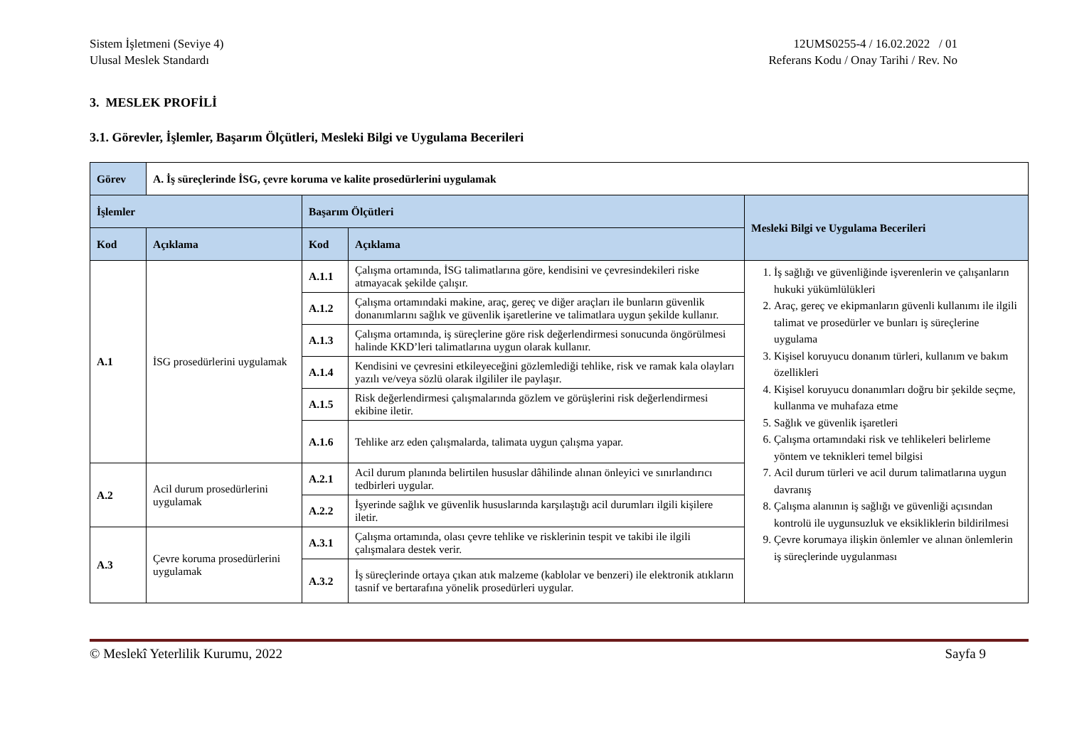Sistem İşletmeni (Seviye 4)
Ulusal Meslek Standardı
12UMS0255-4 / 16.02.2022 / 01
Referans Kodu / Onay Tarihi / Rev. No
3. MESLEK PROFİLİ
3.1. Görevler, İşlemler, Başarım Ölçütleri, Mesleki Bilgi ve Uygulama Becerileri
| Görev | A. İş süreçlerinde İSG, çevre koruma ve kalite prosedürlerini uygulamak | | | |
| İşlemler | | Başarım Ölçütleri | | Mesleki Bilgi ve Uygulama Becerileri |
| Kod | Açıklama | Kod | Açıklama | |
| A.1 | İSG prosedürlerini uygulamak | A.1.1 | Çalışma ortamında, İSG talimatlarına göre, kendisini ve çevresindekileri riske atmayacak şekilde çalışır. | 1. İş sağlığı ve güvenliğinde işverenlerin ve çalışanların hukuki yükümlülükleri 2. Araç, gereç ve ekipmanların güvenli kullanımı ile ilgili talimat ve prosedürler ve bunları iş süreçlerine uygulama 3. Kişisel koruyucu donanım türleri, kullanım ve bakım özellikleri 4. Kişisel koruyucu donanımları doğru bir şekilde seçme, kullanma ve muhafaza etme 5. Sağlık ve güvenlik işaretleri 6. Çalışma ortamındaki risk ve tehlikeleri belirleme yöntem ve teknikleri temel bilgisi 7. Acil durum türleri ve acil durum talimatlarına uygun davranış 8. Çalışma alanının iş sağlığı ve güvenliği açısından kontrolü ile uygunsuzluk ve eksikliklerin bildirilmesi 9. Çevre korumaya ilişkin önlemler ve alınan önlemlerin iş süreçlerinde uygulanması |
| | | A.1.2 | Çalışma ortamındaki makine, araç, gereç ve diğer araçları ile bunların güvenlik donanımlarını sağlık ve güvenlik işaretlerine ve talimatlara uygun şekilde kullanır. | |
| | | A.1.3 | Çalışma ortamında, iş süreçlerine göre risk değerlendirmesi sonucunda öngörülmesi halinde KKD’leri talimatlarına uygun olarak kullanır. | |
| | | A.1.4 | Kendisini ve çevresini etkileyeceğini gözlemlediği tehlike, risk ve ramak kala olayları yazılı ve/veya sözlü olarak ilgililer ile paylaşır. | |
| | | A.1.5 | Risk değerlendirmesi çalışmalarında gözlem ve görüşlerini risk değerlendirmesi ekibine iletir. | |
| | | A.1.6 | Tehlike arz eden çalışmalarda, talimata uygun çalışma yapar. | |
| A.2 | Acil durum prosedürlerini uygulamak | A.2.1 | Acil durum planında belirtilen hususlar dâhilinde alınan önleyici ve sınırlandırıcı tedbirleri uygular. | |
| | | A.2.2 | İşyerinde sağlık ve güvenlik hususlarında karşılaştığı acil durumları ilgili kişilere iletir. | |
| A.3 | Çevre koruma prosedürlerini uygulamak | A.3.1 | Çalışma ortamında, olası çevre tehlike ve risklerinin tespit ve takibi ile ilgili çalışmalara destek verir. | |
| | | A.3.2 | İş süreçlerinde ortaya çıkan atık malzeme (kablolar ve benzeri) ile elektronik atıkların tasnif ve bertarafına yönelik prosedürleri uygular. | |
© Meslekî Yeterlilik Kurumu, 2022
Sayfa 9